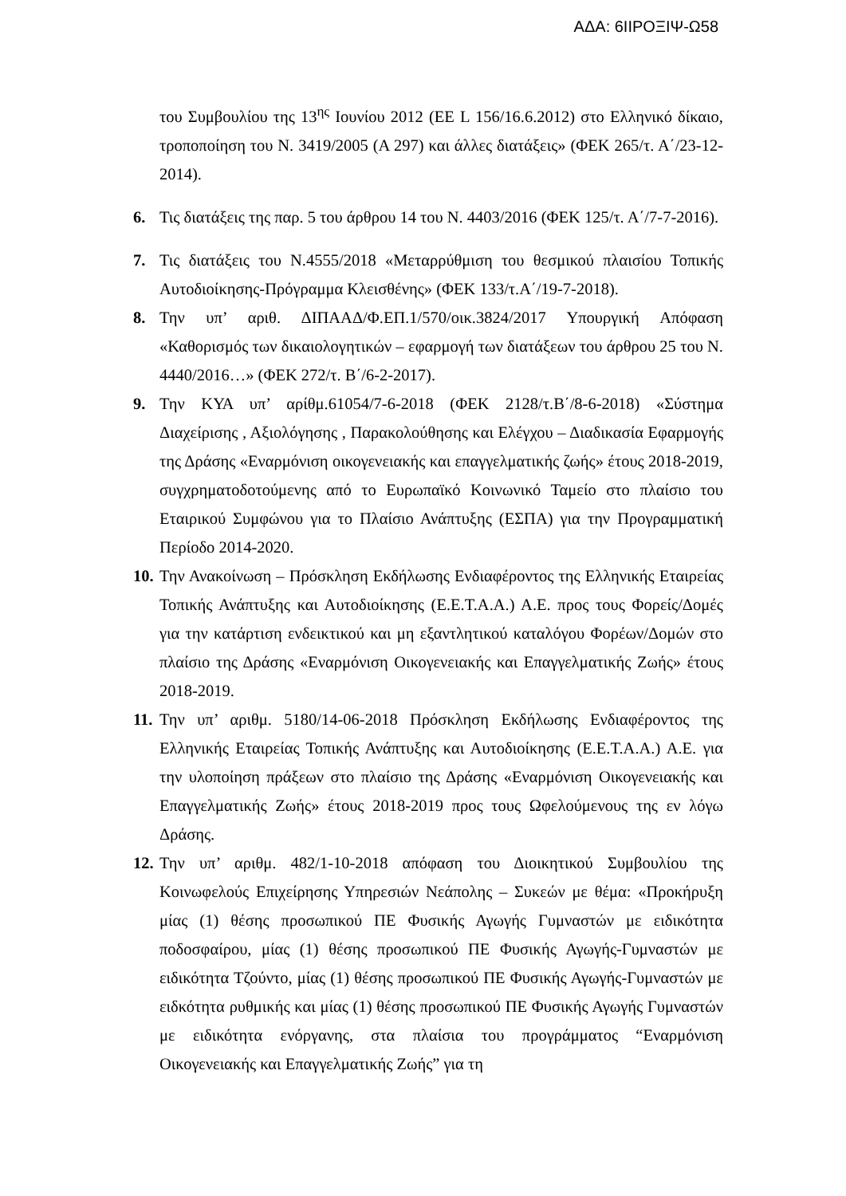ΑΔΑ: 6ΙΙΡΟΞΙΨ-Ω58
του Συμβουλίου της 13<sup>ης</sup> Ιουνίου 2012 (ΕΕ L 156/16.6.2012) στο Ελληνικό δίκαιο, τροποποίηση του Ν. 3419/2005 (Α 297) και άλλες διατάξεις» (ΦΕΚ 265/τ. Α΄/23-12-2014).
6. Τις διατάξεις της παρ. 5 του άρθρου 14 του Ν. 4403/2016 (ΦΕΚ 125/τ. Α΄/7-7-2016).
7. Τις διατάξεις του Ν.4555/2018 «Μεταρρύθμιση του θεσμικού πλαισίου Τοπικής Αυτοδιοίκησης-Πρόγραμμα Κλεισθένης» (ΦΕΚ 133/τ.Α΄/19-7-2018).
8. Την υπ’ αριθ. ΔΙΠΑΑΔ/Φ.ΕΠ.1/570/οικ.3824/2017 Υπουργική Απόφαση «Καθορισμός των δικαιολογητικών – εφαρμογή των διατάξεων του άρθρου 25 του Ν. 4440/2016…» (ΦΕΚ 272/τ. Β΄/6-2-2017).
9. Την ΚΥΑ υπ’ αρίθμ.61054/7-6-2018 (ΦΕΚ 2128/τ.Β΄/8-6-2018) «Σύστημα Διαχείρισης , Αξιολόγησης , Παρακολούθησης και Ελέγχου – Διαδικασία Εφαρμογής της Δράσης «Εναρμόνιση οικογενειακής και επαγγελματικής ζωής» έτους 2018-2019, συγχρηματοδοτούμενης από το Ευρωπαϊκό Κοινωνικό Ταμείο στο πλαίσιο του Εταιρικού Συμφώνου για το Πλαίσιο Ανάπτυξης (ΕΣΠΑ) για την Προγραμματική Περίοδο 2014-2020.
10.
Την Ανακοίνωση – Πρόσκληση Εκδήλωσης Ενδιαφέροντος της Ελληνικής Εταιρείας Τοπικής Ανάπτυξης και Αυτοδιοίκησης (Ε.Ε.Τ.Α.Α.) Α.Ε. προς τους Φορείς/Δομές για την κατάρτιση ενδεικτικού και μη εξαντλητικού καταλόγου Φορέων/Δομών στο πλαίσιο της Δράσης «Εναρμόνιση Οικογενειακής και Επαγγελματικής Ζωής» έτους 2018-2019.
11.
Την υπ’ αριθμ. 5180/14-06-2018 Πρόσκληση Εκδήλωσης Ενδιαφέροντος της Ελληνικής Εταιρείας Τοπικής Ανάπτυξης και Αυτοδιοίκησης (Ε.Ε.Τ.Α.Α.) Α.Ε. για την υλοποίηση πράξεων στο πλαίσιο της Δράσης «Εναρμόνιση Οικογενειακής και Επαγγελματικής Ζωής» έτους 2018-2019 προς τους Ωφελούμενους της εν λόγω Δράσης.
12.
Την υπ’ αριθμ. 482/1-10-2018 απόφαση του Διοικητικού Συμβουλίου της Κοινωφελούς Επιχείρησης Υπηρεσιών Νεάπολης – Συκεών με θέμα: «Προκήρυξη μίας (1) θέσης προσωπικού ΠΕ Φυσικής Αγωγής Γυμναστών με ειδικότητα ποδοσφαίρου, μίας (1) θέσης προσωπικού ΠΕ Φυσικής Αγωγής-Γυμναστών με ειδικότητα Τζούντο, μίας (1) θέσης προσωπικού ΠΕ Φυσικής Αγωγής-Γυμναστών με ειδκότητα ρυθμικής και μίας (1) θέσης προσωπικού ΠΕ Φυσικής Αγωγής Γυμναστών με ειδικότητα ενόργανης, στα πλαίσια του προγράμματος “Εναρμόνιση Οικογενειακής και Επαγγελματικής Ζωής” για τη